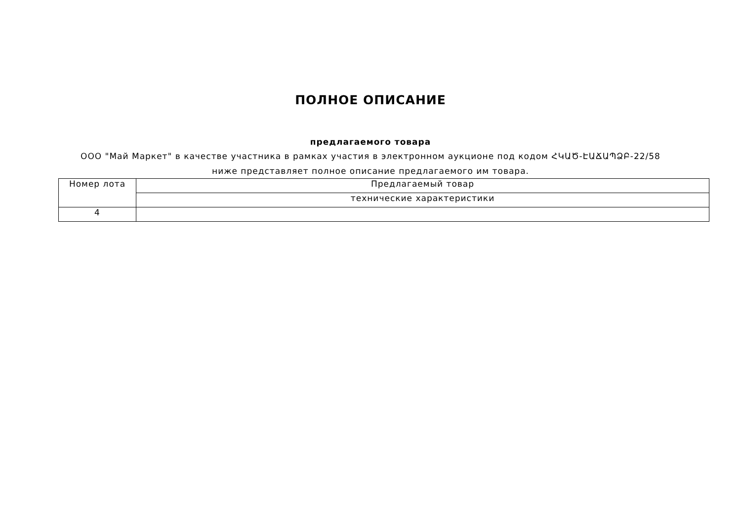ПОЛНОЕ ОПИСАНИЕ
предлагаемого товара
ООО "Май Маркет" в качестве участника в рамках участия в электронном аукционе под кодом ՀԿԱԾ-ԷԱՃԱՊՁԲ-22/58 ниже представляет полное описание предлагаемого им товара.
| Номер лота | Предлагаемый товар |
| | технические характеристики |
| 4 | |